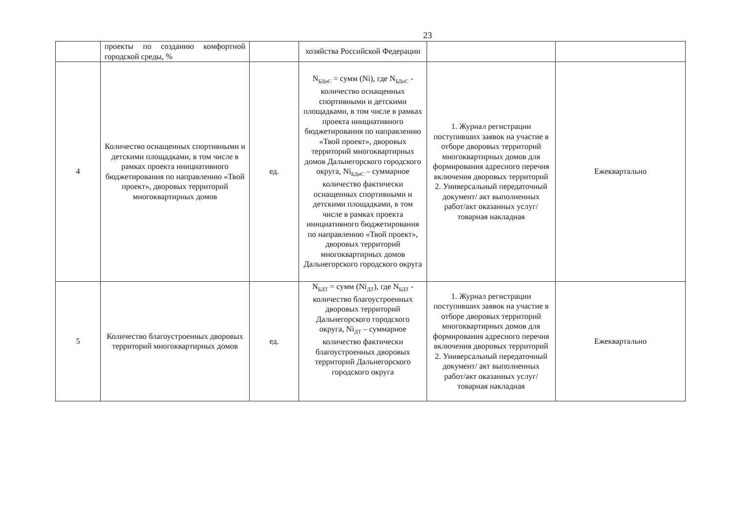23
| | проекты по созданию комфортной городской среды, % | | хозяйства Российской Федерации | | |
| 4 | Количество оснащенных спортивными и детскими площадками, в том числе в рамках проекта инициативного бюджетирования по направлению «Твой проект», дворовых территорий многоквартирных домов | ед. | N<sub>БДиС</sub> = сумм (Ni), где N<sub>БДиС</sub> - количество оснащенных спортивными и детскими площадками, в том числе в рамках проекта инициативного бюджетирования по направлению «Твой проект», дворовых территорий многоквартирных домов Дальнегорского городского округа, Ni<sub>БДиС</sub> – суммарное количество фактически оснащенных спортивными и детскими площадками, в том числе в рамках проекта инициативного бюджетирования по направлению «Твой проект», дворовых территорий многоквартирных домов Дальнегорского городского округа | 1. Журнал регистрации поступивших заявок на участие в отборе дворовых территорий многоквартирных домов для формирования адресного перечня включения дворовых территорий 2. Универсальный передаточный документ/ акт выполненных работ/акт оказанных услуг/товарная накладная | Ежеквартально |
| 5 | Количество благоустроенных дворовых территорий многоквартирных домов | ед. | N<sub>БДТ</sub> = сумм (Ni<sub>ДТ</sub>), где N<sub>БДТ</sub> - количество благоустроенных дворовых территорий Дальнегорского городского округа, Ni<sub>ДТ</sub> – суммарное количество фактически благоустроенных дворовых территорий Дальнегорского городского округа | 1. Журнал регистрации поступивших заявок на участие в отборе дворовых территорий многоквартирных домов для формирования адресного перечня включения дворовых территорий 2. Универсальный передаточный документ/ акт выполненных работ/акт оказанных услуг/товарная накладная | Ежеквартально |